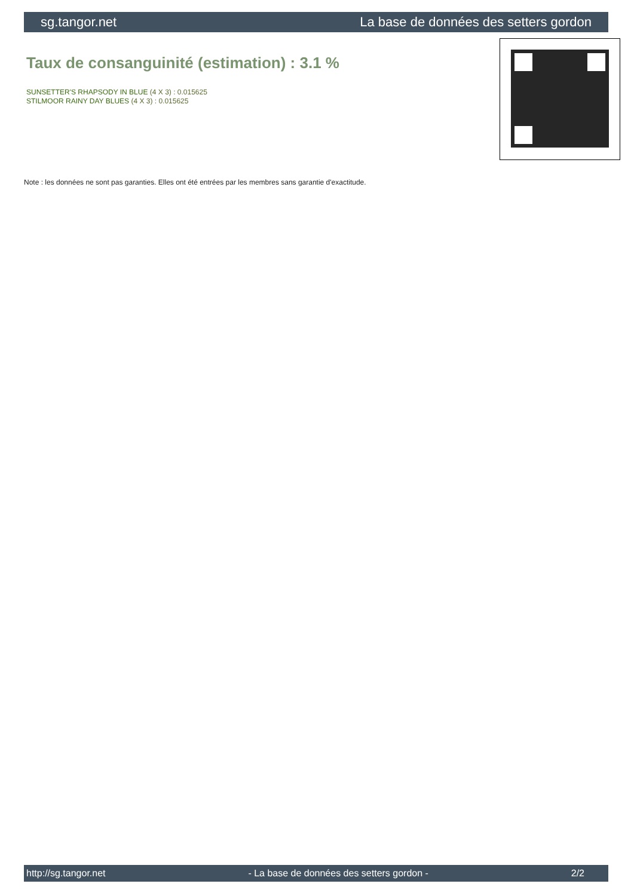sg.tangor.net La base de données des setters gordon
Taux de consanguinité (estimation) : 3.1 %
SUNSETTER'S RHAPSODY IN BLUE (4 X 3) : 0.015625
STILMOOR RAINY DAY BLUES (4 X 3) : 0.015625
Note : les données ne sont pas garanties. Elles ont été entrées par les membres sans garantie d'exactitude.
http://sg.tangor.net - La base de données des setters gordon - 2/2